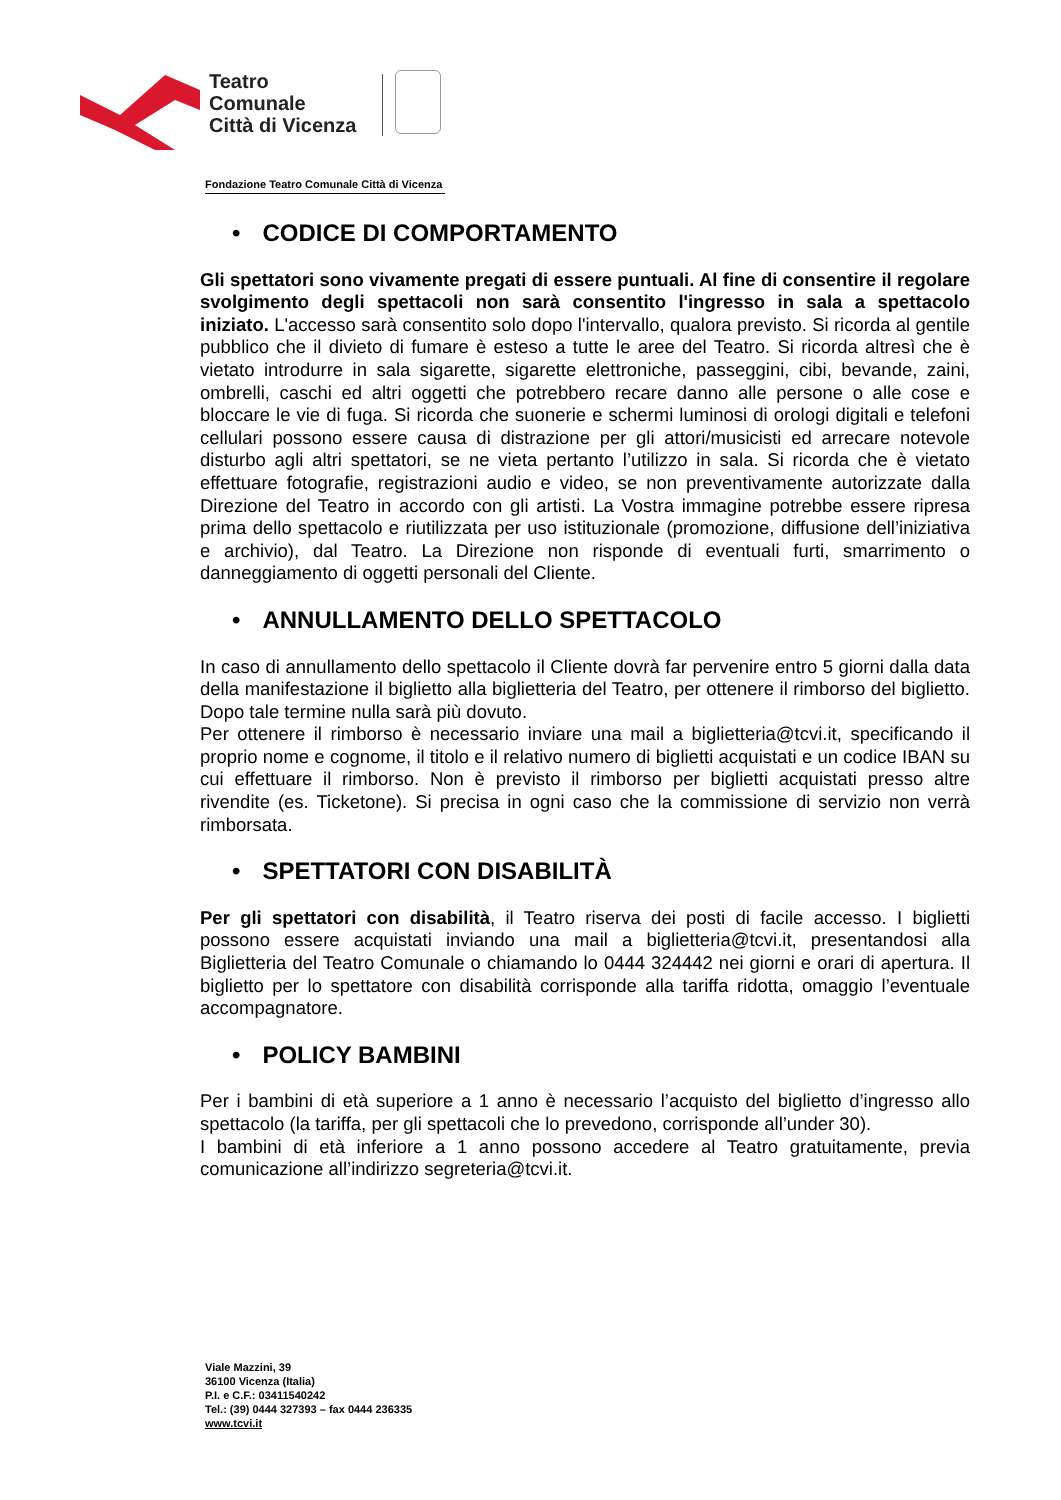Teatro
Comunale
Città di Vicenza
Fondazione Teatro Comunale Città di Vicenza
• CODICE DI COMPORTAMENTO
Gli spettatori sono vivamente pregati di essere puntuali. Al fine di consentire il regolare svolgimento degli spettacoli non sarà consentito l'ingresso in sala a spettacolo iniziato. L'accesso sarà consentito solo dopo l'intervallo, qualora previsto. Si ricorda al gentile pubblico che il divieto di fumare è esteso a tutte le aree del Teatro. Si ricorda altresì che è vietato introdurre in sala sigarette, sigarette elettroniche, passeggini, cibi, bevande, zaini, ombrelli, caschi ed altri oggetti che potrebbero recare danno alle persone o alle cose e bloccare le vie di fuga. Si ricorda che suonerie e schermi luminosi di orologi digitali e telefoni cellulari possono essere causa di distrazione per gli attori/musicisti ed arrecare notevole disturbo agli altri spettatori, se ne vieta pertanto l’utilizzo in sala. Si ricorda che è vietato effettuare fotografie, registrazioni audio e video, se non preventivamente autorizzate dalla Direzione del Teatro in accordo con gli artisti. La Vostra immagine potrebbe essere ripresa prima dello spettacolo e riutilizzata per uso istituzionale (promozione, diffusione dell’iniziativa e archivio), dal Teatro. La Direzione non risponde di eventuali furti, smarrimento o danneggiamento di oggetti personali del Cliente.
• ANNULLAMENTO DELLO SPETTACOLO
In caso di annullamento dello spettacolo il Cliente dovrà far pervenire entro 5 giorni dalla data della manifestazione il biglietto alla biglietteria del Teatro, per ottenere il rimborso del biglietto. Dopo tale termine nulla sarà più dovuto.
Per ottenere il rimborso è necessario inviare una mail a biglietteria@tcvi.it, specificando il proprio nome e cognome, il titolo e il relativo numero di biglietti acquistati e un codice IBAN su cui effettuare il rimborso. Non è previsto il rimborso per biglietti acquistati presso altre rivendite (es. Ticketone). Si precisa in ogni caso che la commissione di servizio non verrà rimborsata.
• SPETTATORI CON DISABILITÀ
Per gli spettatori con disabilità, il Teatro riserva dei posti di facile accesso. I biglietti possono essere acquistati inviando una mail a biglietteria@tcvi.it, presentandosi alla Biglietteria del Teatro Comunale o chiamando lo 0444 324442 nei giorni e orari di apertura. Il biglietto per lo spettatore con disabilità corrisponde alla tariffa ridotta, omaggio l’eventuale accompagnatore.
• POLICY BAMBINI
Per i bambini di età superiore a 1 anno è necessario l’acquisto del biglietto d’ingresso allo spettacolo (la tariffa, per gli spettacoli che lo prevedono, corrisponde all’under 30).
I bambini di età inferiore a 1 anno possono accedere al Teatro gratuitamente, previa comunicazione all’indirizzo segreteria@tcvi.it.
Viale Mazzini, 39
36100 Vicenza (Italia)
P.I. e C.F.: 03411540242
Tel.: (39) 0444 327393 – fax 0444 236335
www.tcvi.it